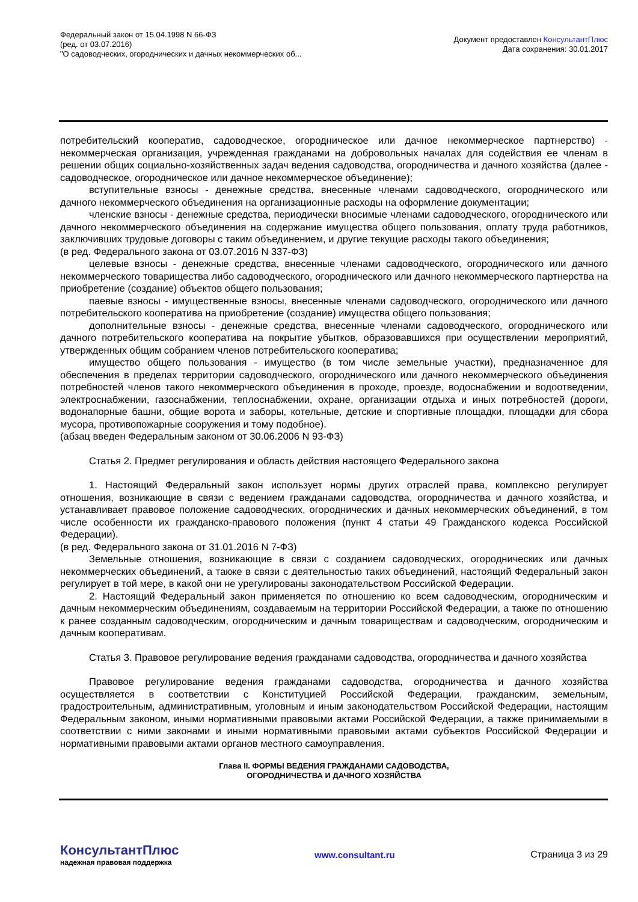Федеральный закон от 15.04.1998 N 66-ФЗ
(ред. от 03.07.2016)
"О садоводческих, огороднических и дачных некоммерческих об...
Документ предоставлен КонсультантПлюс
Дата сохранения: 30.01.2017
потребительский кооператив, садоводческое, огородническое или дачное некоммерческое партнерство) - некоммерческая организация, учрежденная гражданами на добровольных началах для содействия ее членам в решении общих социально-хозяйственных задач ведения садоводства, огородничества и дачного хозяйства (далее - садоводческое, огородническое или дачное некоммерческое объединение);
вступительные взносы - денежные средства, внесенные членами садоводческого, огороднического или дачного некоммерческого объединения на организационные расходы на оформление документации;
членские взносы - денежные средства, периодически вносимые членами садоводческого, огороднического или дачного некоммерческого объединения на содержание имущества общего пользования, оплату труда работников, заключивших трудовые договоры с таким объединением, и другие текущие расходы такого объединения;
(в ред. Федерального закона от 03.07.2016 N 337-ФЗ)
целевые взносы - денежные средства, внесенные членами садоводческого, огороднического или дачного некоммерческого товарищества либо садоводческого, огороднического или дачного некоммерческого партнерства на приобретение (создание) объектов общего пользования;
паевые взносы - имущественные взносы, внесенные членами садоводческого, огороднического или дачного потребительского кооператива на приобретение (создание) имущества общего пользования;
дополнительные взносы - денежные средства, внесенные членами садоводческого, огороднического или дачного потребительского кооператива на покрытие убытков, образовавшихся при осуществлении мероприятий, утвержденных общим собранием членов потребительского кооператива;
имущество общего пользования - имущество (в том числе земельные участки), предназначенное для обеспечения в пределах территории садоводческого, огороднического или дачного некоммерческого объединения потребностей членов такого некоммерческого объединения в проходе, проезде, водоснабжении и водоотведении, электроснабжении, газоснабжении, теплоснабжении, охране, организации отдыха и иных потребностей (дороги, водонапорные башни, общие ворота и заборы, котельные, детские и спортивные площадки, площадки для сбора мусора, противопожарные сооружения и тому подобное).
(абзац введен Федеральным законом от 30.06.2006 N 93-ФЗ)
Статья 2. Предмет регулирования и область действия настоящего Федерального закона
1. Настоящий Федеральный закон использует нормы других отраслей права, комплексно регулирует отношения, возникающие в связи с ведением гражданами садоводства, огородничества и дачного хозяйства, и устанавливает правовое положение садоводческих, огороднических и дачных некоммерческих объединений, в том числе особенности их гражданско-правового положения (пункт 4 статьи 49 Гражданского кодекса Российской Федерации).
(в ред. Федерального закона от 31.01.2016 N 7-ФЗ)
Земельные отношения, возникающие в связи с созданием садоводческих, огороднических или дачных некоммерческих объединений, а также в связи с деятельностью таких объединений, настоящий Федеральный закон регулирует в той мере, в какой они не урегулированы законодательством Российской Федерации.
2. Настоящий Федеральный закон применяется по отношению ко всем садоводческим, огородническим и дачным некоммерческим объединениям, создаваемым на территории Российской Федерации, а также по отношению к ранее созданным садоводческим, огородническим и дачным товариществам и садоводческим, огородническим и дачным кооперативам.
Статья 3. Правовое регулирование ведения гражданами садоводства, огородничества и дачного хозяйства
Правовое регулирование ведения гражданами садоводства, огородничества и дачного хозяйства осуществляется в соответствии с Конституцией Российской Федерации, гражданским, земельным, градостроительным, административным, уголовным и иным законодательством Российской Федерации, настоящим Федеральным законом, иными нормативными правовыми актами Российской Федерации, а также принимаемыми в соответствии с ними законами и иными нормативными правовыми актами субъектов Российской Федерации и нормативными правовыми актами органов местного самоуправления.
Глава II. ФОРМЫ ВЕДЕНИЯ ГРАЖДАНАМИ САДОВОДСТВА,
ОГОРОДНИЧЕСТВА И ДАЧНОГО ХОЗЯЙСТВА
КонсультантПлюс
надежная правовая поддержка
www.consultant.ru Страница 3 из 29